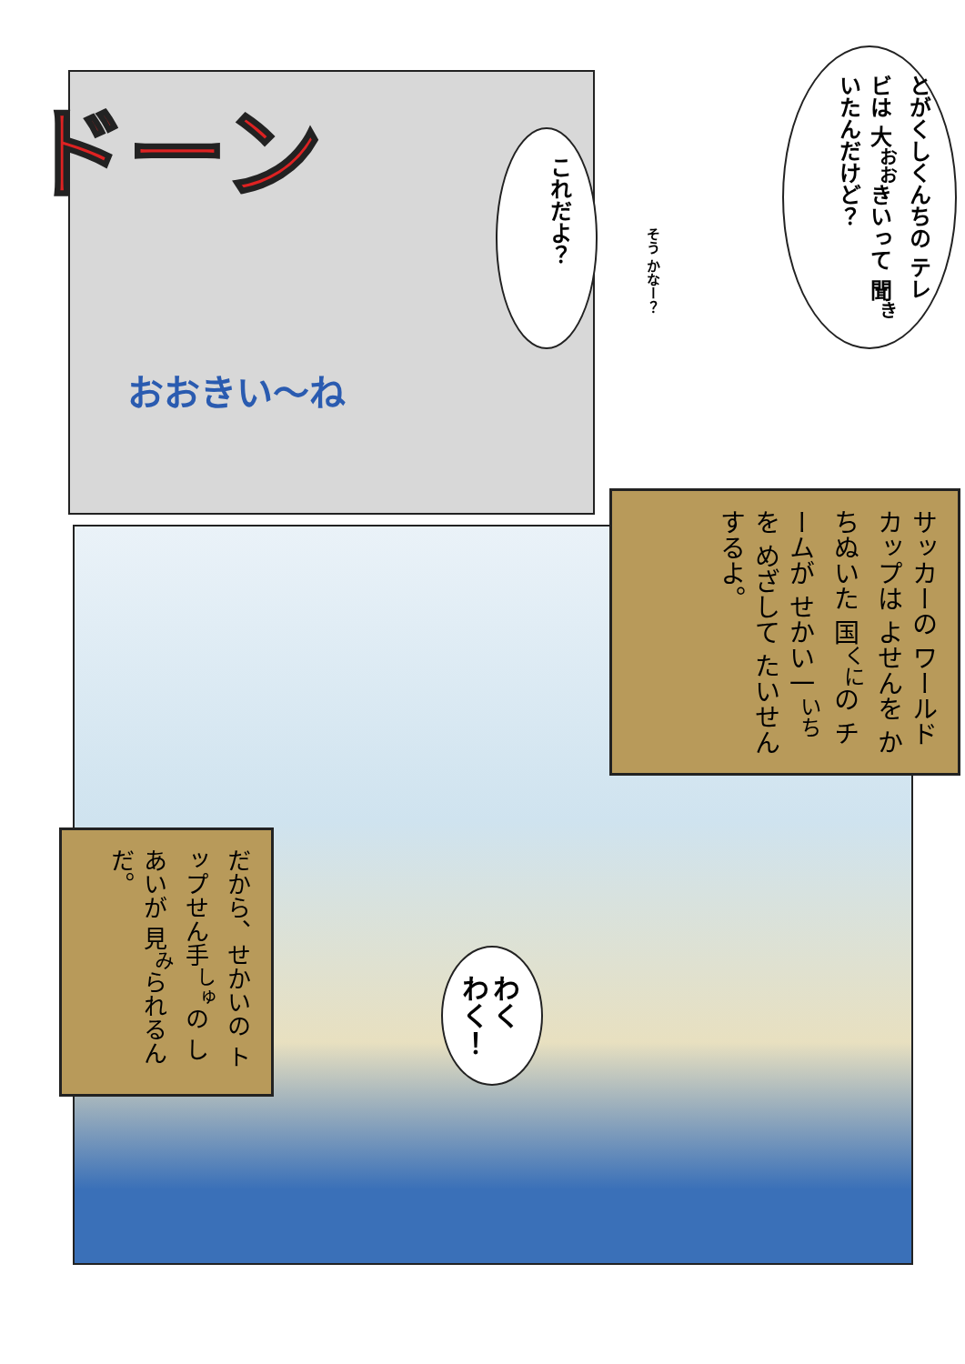ドーン
おおきい〜ね
これだよ？
とがくしくんちの テレビは 大<sup>おお</sup>きいって 聞<sup>き</sup>いたんだけど？
そう かなー？
サッカーの ワールドカップは よせんを かちぬいた 国<sup>くに</sup>の チームが せかい一<sup>いち</sup>を めざして たいせんするよ。
だから、せかいの トップせん手<sup>しゅ</sup>の しあいが 見<sup>み</sup>られるんだ。
わく わく！